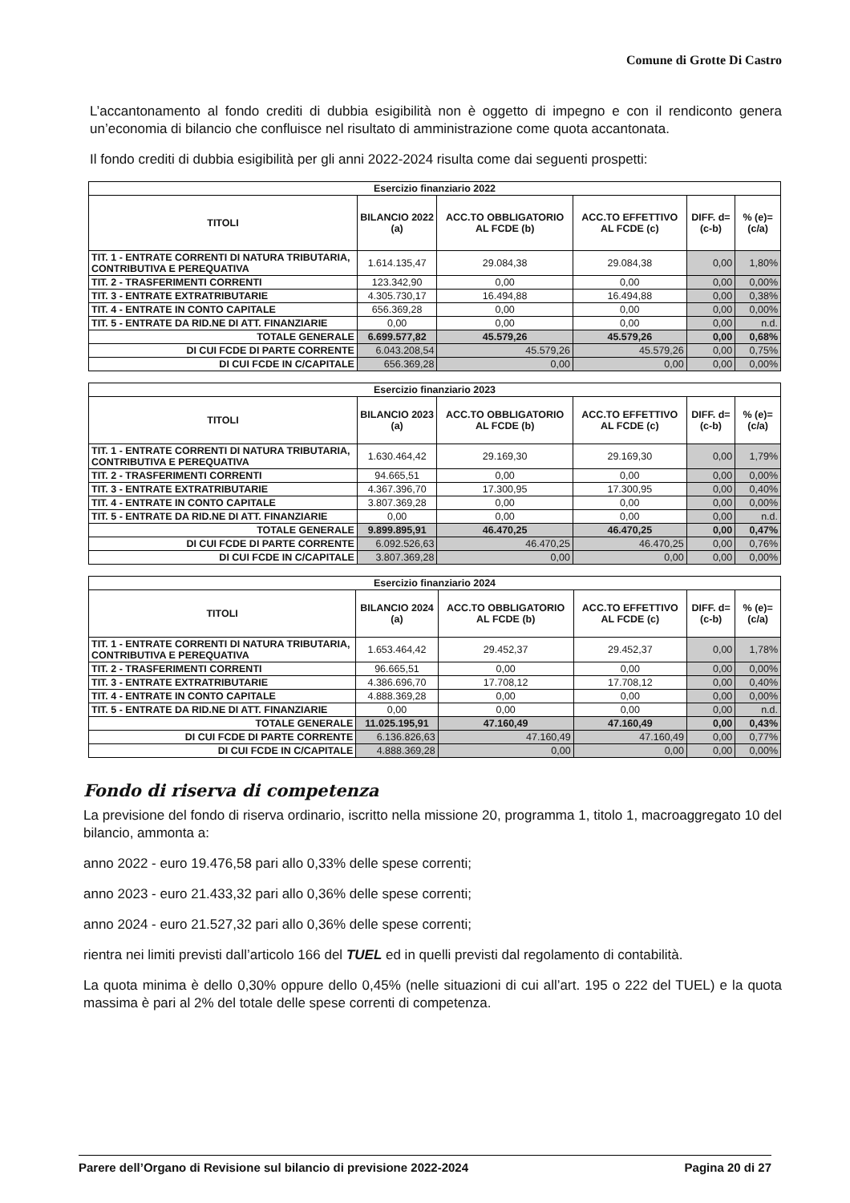Comune di Grotte Di Castro
L’accantonamento al fondo crediti di dubbia esigibilità non è oggetto di impegno e con il rendiconto genera un’economia di bilancio che confluisce nel risultato di amministrazione come quota accantonata.
Il fondo crediti di dubbia esigibilità per gli anni 2022-2024 risulta come dai seguenti prospetti:
| Esercizio finanziario 2022 | | | | | |
| --- | --- | --- | --- | --- | --- |
| TITOLI | BILANCIO 2022 (a) | ACC.TO OBBLIGATORIO AL FCDE (b) | ACC.TO EFFETTIVO AL FCDE (c) | DIFF. d=(c-b) | % (e)=(c/a) |
| TIT. 1 - ENTRATE CORRENTI DI NATURA TRIBUTARIA, CONTRIBUTIVA E PEREQUATIVA | 1.614.135,47 | 29.084,38 | 29.084,38 | 0,00 | 1,80% |
| TIT. 2 - TRASFERIMENTI CORRENTI | 123.342,90 | 0,00 | 0,00 | 0,00 | 0,00% |
| TIT. 3 - ENTRATE EXTRATRIBUTARIE | 4.305.730,17 | 16.494,88 | 16.494,88 | 0,00 | 0,38% |
| TIT. 4 - ENTRATE IN CONTO CAPITALE | 656.369,28 | 0,00 | 0,00 | 0,00 | 0,00% |
| TIT. 5 - ENTRATE DA RID.NE DI ATT. FINANZIARIE | 0,00 | 0,00 | 0,00 | 0,00 | n.d. |
| TOTALE GENERALE | 6.699.577,82 | 45.579,26 | 45.579,26 | 0,00 | 0,68% |
| DI CUI FCDE DI PARTE CORRENTE | 6.043.208,54 | 45.579,26 | 45.579,26 | 0,00 | 0,75% |
| DI CUI FCDE IN C/CAPITALE | 656.369,28 | 0,00 | 0,00 | 0,00 | 0,00% |
| Esercizio finanziario 2023 | | | | | |
| --- | --- | --- | --- | --- | --- |
| TITOLI | BILANCIO 2023 (a) | ACC.TO OBBLIGATORIO AL FCDE (b) | ACC.TO EFFETTIVO AL FCDE (c) | DIFF. d=(c-b) | % (e)=(c/a) |
| TIT. 1 - ENTRATE CORRENTI DI NATURA TRIBUTARIA, CONTRIBUTIVA E PEREQUATIVA | 1.630.464,42 | 29.169,30 | 29.169,30 | 0,00 | 1,79% |
| TIT. 2 - TRASFERIMENTI CORRENTI | 94.665,51 | 0,00 | 0,00 | 0,00 | 0,00% |
| TIT. 3 - ENTRATE EXTRATRIBUTARIE | 4.367.396,70 | 17.300,95 | 17.300,95 | 0,00 | 0,40% |
| TIT. 4 - ENTRATE IN CONTO CAPITALE | 3.807.369,28 | 0,00 | 0,00 | 0,00 | 0,00% |
| TIT. 5 - ENTRATE DA RID.NE DI ATT. FINANZIARIE | 0,00 | 0,00 | 0,00 | 0,00 | n.d. |
| TOTALE GENERALE | 9.899.895,91 | 46.470,25 | 46.470,25 | 0,00 | 0,47% |
| DI CUI FCDE DI PARTE CORRENTE | 6.092.526,63 | 46.470,25 | 46.470,25 | 0,00 | 0,76% |
| DI CUI FCDE IN C/CAPITALE | 3.807.369,28 | 0,00 | 0,00 | 0,00 | 0,00% |
| Esercizio finanziario 2024 | | | | | |
| --- | --- | --- | --- | --- | --- |
| TITOLI | BILANCIO 2024 (a) | ACC.TO OBBLIGATORIO AL FCDE (b) | ACC.TO EFFETTIVO AL FCDE (c) | DIFF. d=(c-b) | % (e)=(c/a) |
| TIT. 1 - ENTRATE CORRENTI DI NATURA TRIBUTARIA, CONTRIBUTIVA E PEREQUATIVA | 1.653.464,42 | 29.452,37 | 29.452,37 | 0,00 | 1,78% |
| TIT. 2 - TRASFERIMENTI CORRENTI | 96.665,51 | 0,00 | 0,00 | 0,00 | 0,00% |
| TIT. 3 - ENTRATE EXTRATRIBUTARIE | 4.386.696,70 | 17.708,12 | 17.708,12 | 0,00 | 0,40% |
| TIT. 4 - ENTRATE IN CONTO CAPITALE | 4.888.369,28 | 0,00 | 0,00 | 0,00 | 0,00% |
| TIT. 5 - ENTRATE DA RID.NE DI ATT. FINANZIARIE | 0,00 | 0,00 | 0,00 | 0,00 | n.d. |
| TOTALE GENERALE | 11.025.195,91 | 47.160,49 | 47.160,49 | 0,00 | 0,43% |
| DI CUI FCDE DI PARTE CORRENTE | 6.136.826,63 | 47.160,49 | 47.160,49 | 0,00 | 0,77% |
| DI CUI FCDE IN C/CAPITALE | 4.888.369,28 | 0,00 | 0,00 | 0,00 | 0,00% |
Fondo di riserva di competenza
La previsione del fondo di riserva ordinario, iscritto nella missione 20, programma 1, titolo 1, macroaggregato 10 del bilancio, ammonta a:
anno 2022 - euro 19.476,58 pari allo 0,33% delle spese correnti;
anno 2023 - euro 21.433,32 pari allo 0,36% delle spese correnti;
anno 2024 - euro 21.527,32 pari allo 0,36% delle spese correnti;
rientra nei limiti previsti dall’articolo 166 del TUEL ed in quelli previsti dal regolamento di contabilità.
La quota minima è dello 0,30% oppure dello 0,45% (nelle situazioni di cui all’art. 195 o 222 del TUEL) e la quota massima è pari al 2% del totale delle spese correnti di competenza.
Parere dell’Organo di Revisione sul bilancio di previsione 2022-2024 Pagina 20 di 27